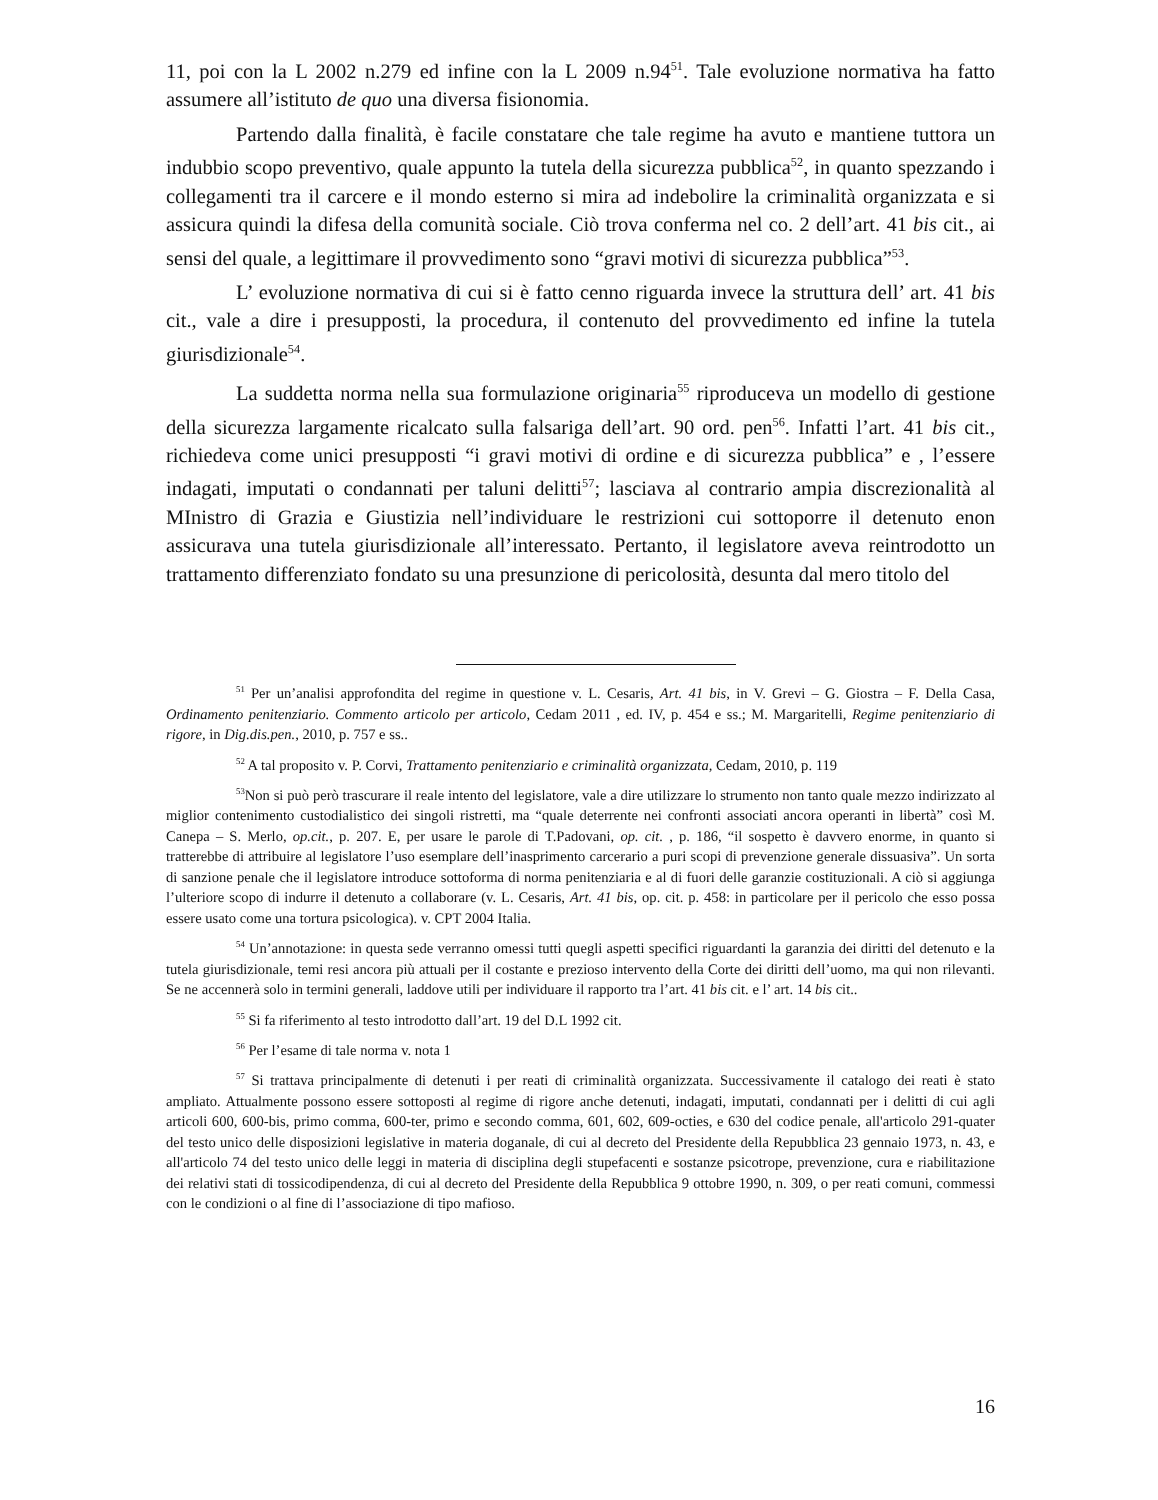11, poi con la L 2002 n.279 ed infine con la L 2009 n.94<sup>51</sup>. Tale evoluzione normativa ha fatto assumere all’istituto de quo una diversa fisionomia.
Partendo dalla finalità, è facile constatare che tale regime ha avuto e mantiene tuttora un indubbio scopo preventivo, quale appunto la tutela della sicurezza pubblica<sup>52</sup>, in quanto spezzando i collegamenti tra il carcere e il mondo esterno si mira ad indebolire la criminalità organizzata e si assicura quindi la difesa della comunità sociale. Ciò trova conferma nel co. 2 dell’art. 41 bis cit., ai sensi del quale, a legittimare il provvedimento sono “gravi motivi di sicurezza pubblica”<sup>53</sup>.
L’ evoluzione normativa di cui si è fatto cenno riguarda invece la struttura dell’ art. 41 bis cit., vale a dire i presupposti, la procedura, il contenuto del provvedimento ed infine la tutela giurisdizionale<sup>54</sup>.
La suddetta norma nella sua formulazione originaria<sup>55</sup> riproduceva un modello di gestione della sicurezza largamente ricalcato sulla falsariga dell’art. 90 ord. pen<sup>56</sup>. Infatti l’art. 41 bis cit., richiedeva come unici presupposti “i gravi motivi di ordine e di sicurezza pubblica” e , l’essere indagati, imputati o condannati per taluni delitti<sup>57</sup>; lasciava al contrario ampia discrezionalità al MInistro di Grazia e Giustizia nell’individuare le restrizioni cui sottoporre il detenuto enon assicurava una tutela giurisdizionale all’interessato. Pertanto, il legislatore aveva reintrodotto un trattamento differenziato fondato su una presunzione di pericolosità, desunta dal mero titolo del
<sup>51</sup> Per un’analisi approfondita del regime in questione v. L. Cesaris, Art. 41 bis, in V. Grevi – G. Giostra – F. Della Casa, Ordinamento penitenziario. Commento articolo per articolo, Cedam 2011 , ed. IV, p. 454 e ss.; M. Margaritelli, Regime penitenziario di rigore, in Dig.dis.pen., 2010, p. 757 e ss..
<sup>52</sup> A tal proposito v. P. Corvi, Trattamento penitenziario e criminalità organizzata, Cedam, 2010, p. 119
<sup>53</sup> Non si può però trascurare il reale intento del legislatore, vale a dire utilizzare lo strumento non tanto quale mezzo indirizzato al miglior contenimento custodialistico dei singoli ristretti, ma “quale deterrente nei confronti associati ancora operanti in libertà” così M. Canepa – S. Merlo, op.cit., p. 207. E, per usare le parole di T.Padovani, op. cit. , p. 186, “il sospetto è davvero enorme, in quanto si tratterebbe di attribuire al legislatore l’uso esemplare dell’inasprimento carcerario a puri scopi di prevenzione generale dissuasiva”. Un sorta di sanzione penale che il legislatore introduce sottoforma di norma penitenziaria e al di fuori delle garanzie costituzionali. A ciò si aggiunga l’ulteriore scopo di indurre il detenuto a collaborare (v. L. Cesaris, Art. 41 bis, op. cit. p. 458: in particolare per il pericolo che esso possa essere usato come una tortura psicologica). v. CPT 2004 Italia.
<sup>54</sup> Un’annotazione: in questa sede verranno omessi tutti quegli aspetti specifici riguardanti la garanzia dei diritti del detenuto e la tutela giurisdizionale, temi resi ancora più attuali per il costante e prezioso intervento della Corte dei diritti dell’uomo, ma qui non rilevanti. Se ne accennerà solo in termini generali, laddove utili per individuare il rapporto tra l’art. 41 bis cit. e l’ art. 14 bis cit..
<sup>55</sup> Si fa riferimento al testo introdotto dall’art. 19 del D.L 1992 cit.
<sup>56</sup> Per l’esame di tale norma v. nota 1
<sup>57</sup> Si trattava principalmente di detenuti i per reati di criminalità organizzata. Successivamente il catalogo dei reati è stato ampliato. Attualmente possono essere sottoposti al regime di rigore anche detenuti, indagati, imputati, condannati per i delitti di cui agli articoli 600, 600-bis, primo comma, 600-ter, primo e secondo comma, 601, 602, 609-octies, e 630 del codice penale, all'articolo 291-quater del testo unico delle disposizioni legislative in materia doganale, di cui al decreto del Presidente della Repubblica 23 gennaio 1973, n. 43, e all'articolo 74 del testo unico delle leggi in materia di disciplina degli stupefacenti e sostanze psicotrope, prevenzione, cura e riabilitazione dei relativi stati di tossicodipendenza, di cui al decreto del Presidente della Repubblica 9 ottobre 1990, n. 309, o per reati comuni, commessi con le condizioni o al fine di l’associazione di tipo mafioso.
16